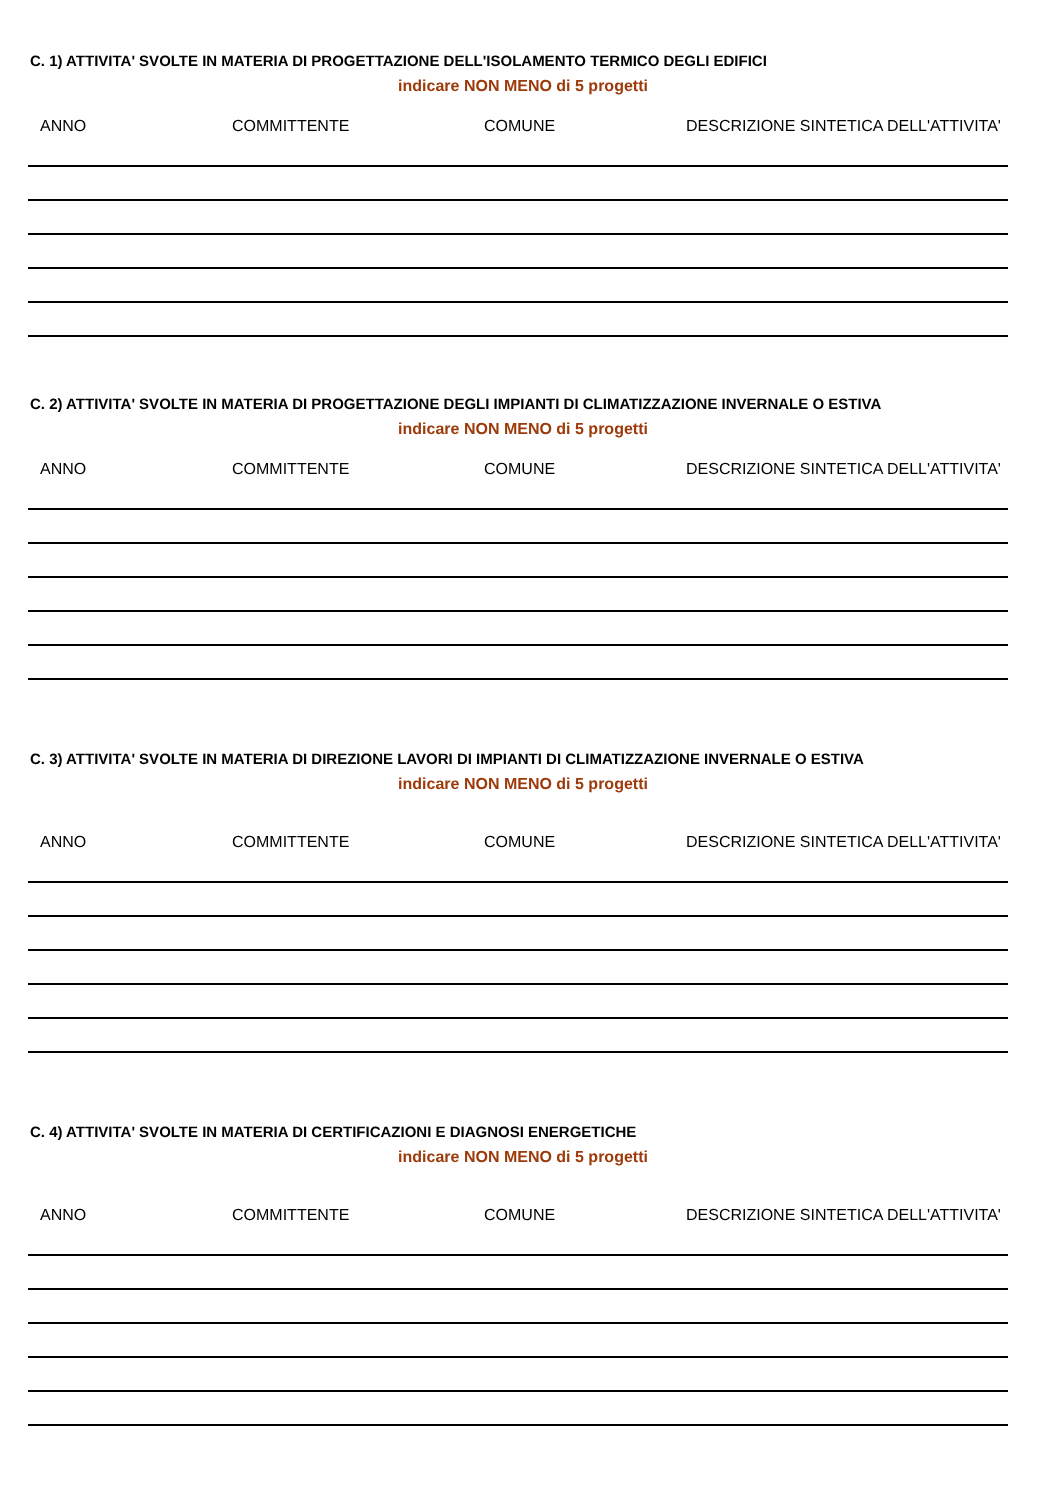C. 1) ATTIVITA' SVOLTE IN MATERIA DI PROGETTAZIONE DELL'ISOLAMENTO TERMICO DEGLI EDIFICI
indicare NON MENO di 5 progetti
| ANNO | COMMITTENTE | COMUNE | DESCRIZIONE SINTETICA DELL'ATTIVITA' |
| --- | --- | --- | --- |
C. 2) ATTIVITA' SVOLTE IN MATERIA DI PROGETTAZIONE DEGLI IMPIANTI DI CLIMATIZZAZIONE INVERNALE O ESTIVA
indicare NON MENO di 5 progetti
| ANNO | COMMITTENTE | COMUNE | DESCRIZIONE SINTETICA DELL'ATTIVITA' |
| --- | --- | --- | --- |
C. 3) ATTIVITA' SVOLTE IN MATERIA DI DIREZIONE LAVORI DI IMPIANTI DI CLIMATIZZAZIONE INVERNALE O ESTIVA
indicare NON MENO di 5 progetti
| ANNO | COMMITTENTE | COMUNE | DESCRIZIONE SINTETICA DELL'ATTIVITA' |
| --- | --- | --- | --- |
C. 4) ATTIVITA' SVOLTE IN MATERIA DI CERTIFICAZIONI E DIAGNOSI ENERGETICHE
indicare NON MENO di 5 progetti
| ANNO | COMMITTENTE | COMUNE | DESCRIZIONE SINTETICA DELL'ATTIVITA' |
| --- | --- | --- | --- |